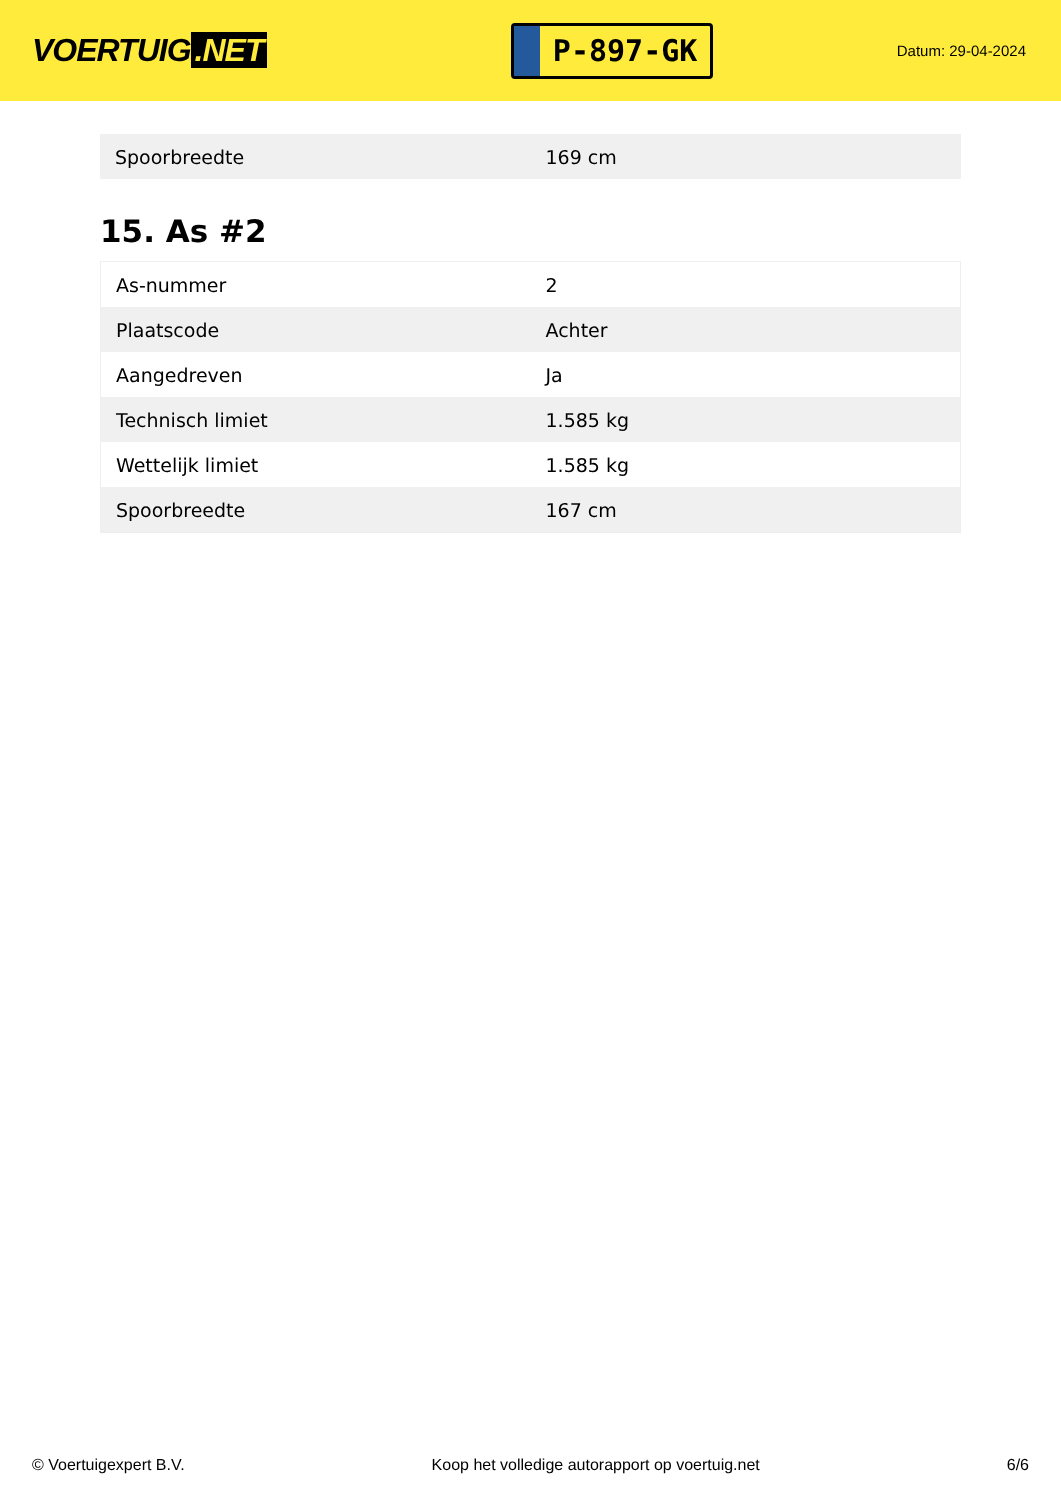VOERTUIG.NET
P-897-GK
Datum: 29-04-2024
| Spoorbreedte | 169 cm |
15. As #2
| As-nummer | 2 |
| Plaatscode | Achter |
| Aangedreven | Ja |
| Technisch limiet | 1.585 kg |
| Wettelijk limiet | 1.585 kg |
| Spoorbreedte | 167 cm |
© Voertuigexpert B.V. Koop het volledige autorapport op voertuig.net 6/6